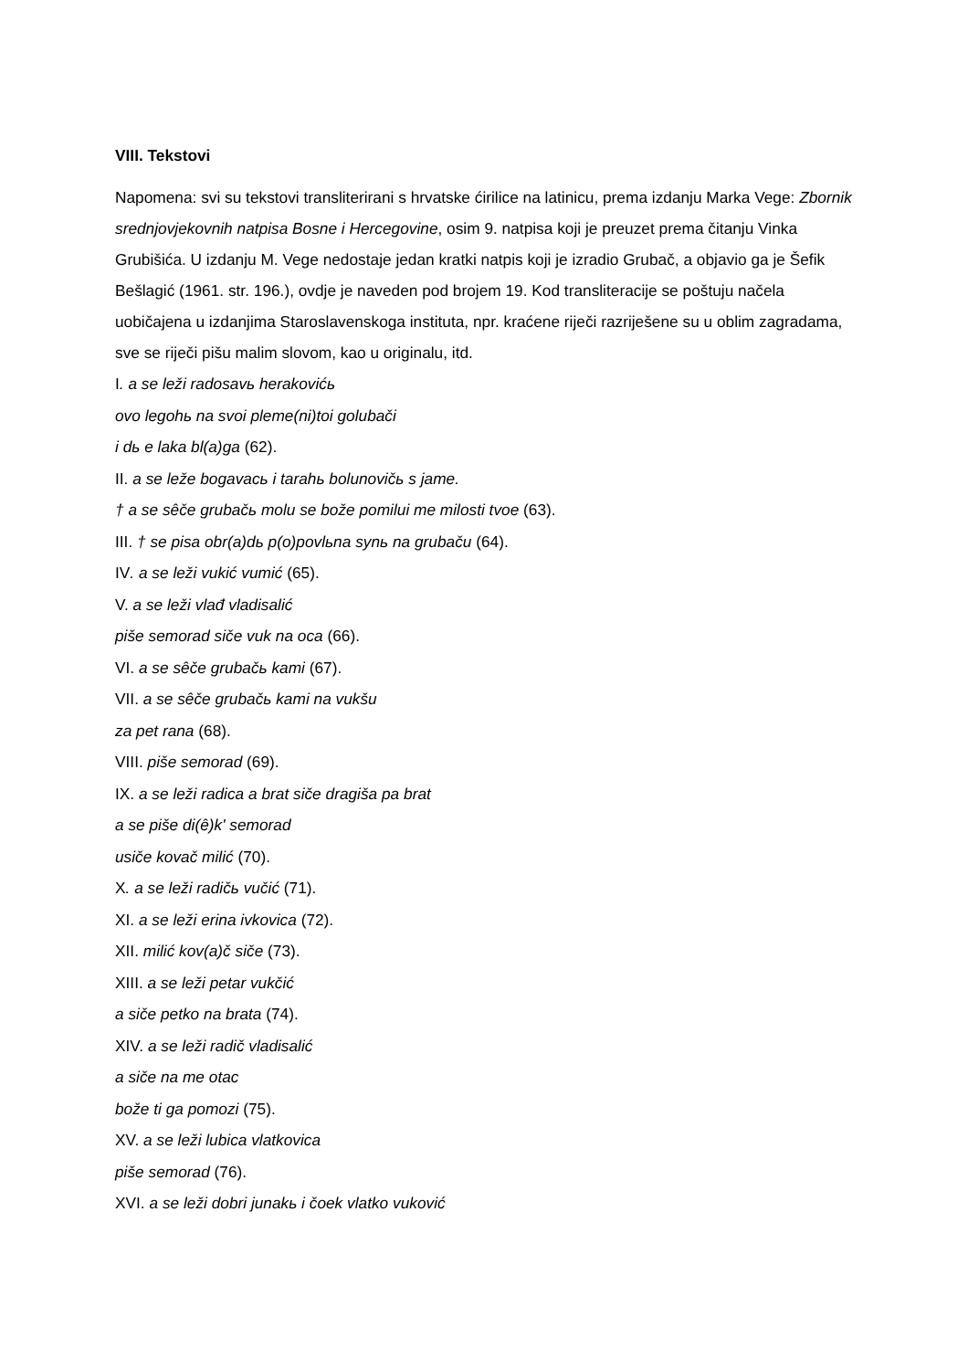VIII. Tekstovi
Napomena: svi su tekstovi transliterirani s hrvatske ćirilice na latinicu, prema izdanju Marka Vege: Zbornik srednjovjekovnih natpisa Bosne i Hercegovine, osim 9. natpisa koji je preuzet prema čitanju Vinka Grubišića. U izdanju M. Vege nedostaje jedan kratki natpis koji je izradio Grubač, a objavio ga je Šefik Bešlagić (1961. str. 196.), ovdje je naveden pod brojem 19. Kod transliteracije se poštuju načela uobičajena u izdanjima Staroslavenskoga instituta, npr. kraćene riječi razriješene su u oblim zagradama, sve se riječi pišu malim slovom, kao u originalu, itd.
I. a se leži radosavь herakovićь
ovo legohь na svoi pleme(ni)toi golubači
i dь e laka bl(a)ga (62).
II. a se leže bogavacь i tarahь bolunovičь s jame.
† a se sêče grubačь molu se bože pomilui me milosti tvoe (63).
III. † se pisa obr(a)dь p(o)povlьna synь na grubaču (64).
IV. a se leži vukić vumić (65).
V. a se leži vlađ vladisalić
piše semorad siče vuk na oca (66).
VI. a se sêče grubačь kami (67).
VII. a se sêče grubačь kami na vukšu
za pet rana (68).
VIII. piše semorad (69).
IX. a se leži radica a brat siče dragiša pa brat
a se piše di(ê)k' semorad
usiče kovač milić (70).
X. a se leži radičь vučić (71).
XI. a se leži erina ivkovica (72).
XII. milić kov(a)č siče (73).
XIII. a se leži petar vukčić
a siče petko na brata (74).
XIV. a se leži radič vladisalić
a siče na me otac
bože ti ga pomozi (75).
XV. a se leži lubica vlatkovica
piše semorad (76).
XVI. a se leži dobri junakь i čoek vlatko vuković